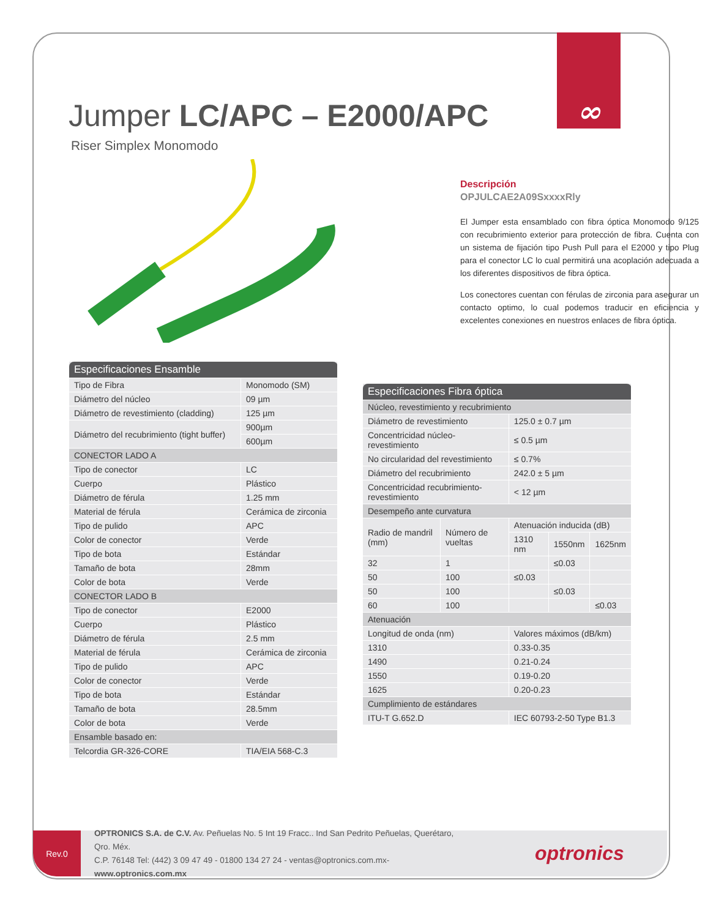∞
Jumper LC/APC – E2000/APC
Riser Simplex Monomodo
Descripción
OPJULCAE2A09SxxxxRly
El Jumper esta ensamblado con fibra óptica Monomodo 9/125 con recubrimiento exterior para protección de fibra. Cuenta con un sistema de fijación tipo Push Pull para el E2000 y tipo Plug para el conector LC lo cual permitirá una acoplación adecuada a los diferentes dispositivos de fibra óptica.
Los conectores cuentan con férulas de zirconia para asegurar un contacto optimo, lo cual podemos traducir en eficiencia y excelentes conexiones en nuestros enlaces de fibra óptica.
| Especificaciones Ensamble | |
| --- | --- |
| Tipo de Fibra | Monomodo (SM) |
| Diámetro del núcleo | 09 µm |
| Diámetro de revestimiento (cladding) | 125 µm |
| Diámetro del recubrimiento (tight buffer) | 900µm |
| | 600µm |
| CONECTOR LADO A | |
| Tipo de conector | LC |
| Cuerpo | Plástico |
| Diámetro de férula | 1.25 mm |
| Material de férula | Cerámica de zirconia |
| Tipo de pulido | APC |
| Color de conector | Verde |
| Tipo de bota | Estándar |
| Tamaño de bota | 28mm |
| Color de bota | Verde |
| CONECTOR LADO B | |
| Tipo de conector | E2000 |
| Cuerpo | Plástico |
| Diámetro de férula | 2.5 mm |
| Material de férula | Cerámica de zirconia |
| Tipo de pulido | APC |
| Color de conector | Verde |
| Tipo de bota | Estándar |
| Tamaño de bota | 28.5mm |
| Color de bota | Verde |
| Ensamble basado en: | |
| Telcordia GR-326-CORE | TIA/EIA 568-C.3 |
| Especificaciones Fibra óptica | | | | |
| --- | --- | --- | --- | --- |
| Núcleo, revestimiento y recubrimiento | | | | |
| Diámetro de revestimiento | | 125.0 ± 0.7 µm | | |
| Concentricidad núcleo-revestimiento | | ≤ 0.5 µm | | |
| No circularidad del revestimiento | | ≤ 0.7% | | |
| Diámetro del recubrimiento | | 242.0 ± 5 µm | | |
| Concentricidad recubrimiento-revestimiento | | < 12 µm | | |
| Desempeño ante curvatura | | | | |
| Radio de mandril (mm) | Número de vueltas | Atenuación inducida (dB) | | |
| | | 1310 nm | 1550nm | 1625nm |
| 32 | 1 | | ≤0.03 | |
| 50 | 100 | ≤0.03 | | |
| 50 | 100 | | ≤0.03 | |
| 60 | 100 | | | ≤0.03 |
| Atenuación | | | | |
| Longitud de onda (nm) | | Valores máximos (dB/km) | | |
| 1310 | | 0.33-0.35 | | |
| 1490 | | 0.21-0.24 | | |
| 1550 | | 0.19-0.20 | | |
| 1625 | | 0.20-0.23 | | |
| Cumplimiento de estándares | | | | |
| ITU-T G.652.D | | IEC 60793-2-50 Type B1.3 | | |
Rev.0
OPTRONICS S.A. de C.V. Av. Peñuelas No. 5 Int 19 Fracc.. Ind San Pedrito Peñuelas, Querétaro, Qro. Méx.
C.P. 76148 Tel: (442) 3 09 47 49 - 01800 134 27 24 - ventas@optronics.com.mx- www.optronics.com.mx
optronics